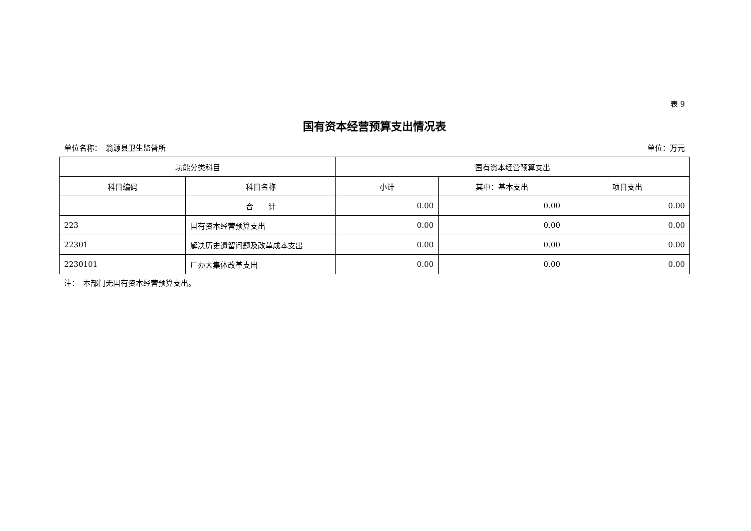表 9
国有资本经营预算支出情况表
单位名称：　翁源县卫生监督所 单位：万元
| 功能分类科目 | | 国有资本经营预算支出 | | |
| --- | --- | --- | --- | --- |
| 科目编码 | 科目名称 | 小计 | 其中：基本支出 | 项目支出 |
| | 合 计 | 0.00 | 0.00 | 0.00 |
| 223 | 国有资本经营预算支出 | 0.00 | 0.00 | 0.00 |
| 22301 | 解决历史遗留问题及改革成本支出 | 0.00 | 0.00 | 0.00 |
| 2230101 | 厂办大集体改革支出 | 0.00 | 0.00 | 0.00 |
注：　本部门无国有资本经营预算支出。